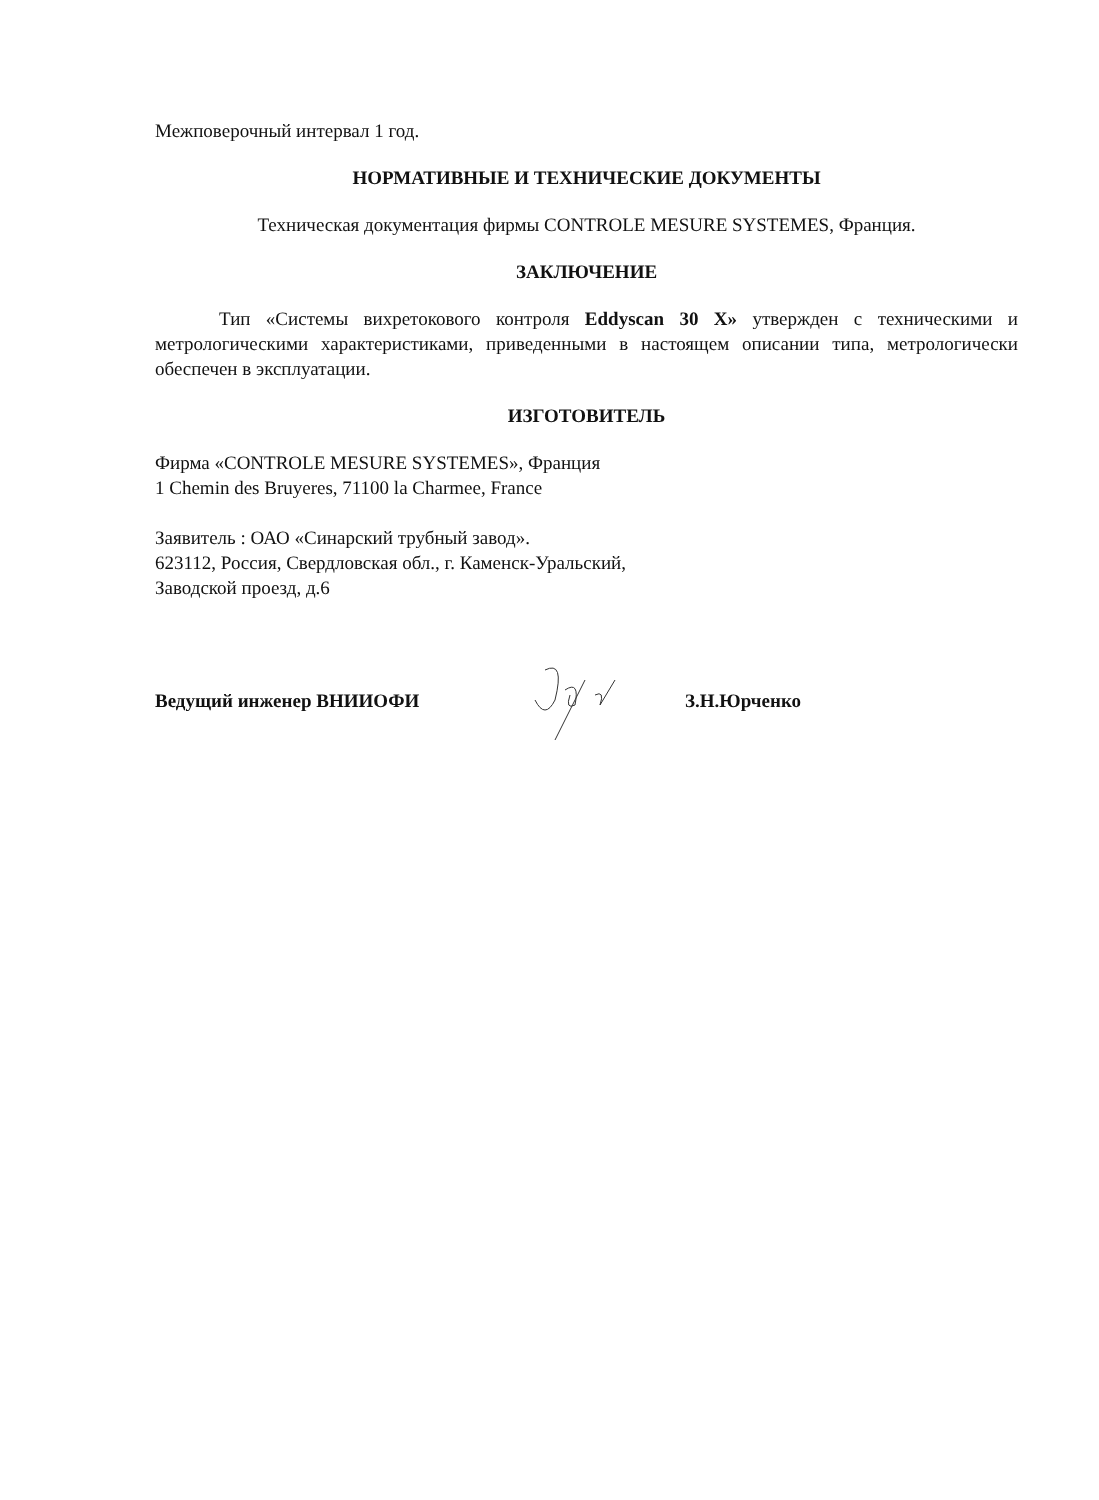Межповерочный интервал 1 год.
НОРМАТИВНЫЕ И ТЕХНИЧЕСКИЕ ДОКУМЕНТЫ
Техническая документация фирмы CONTROLE MESURE SYSTEMES, Франция.
ЗАКЛЮЧЕНИЕ
Тип «Системы вихретокового контроля Eddyscan 30 X» утвержден с техническими и метрологическими характеристиками, приведенными в настоящем описании типа, метрологически обеспечен в эксплуатации.
ИЗГОТОВИТЕЛЬ
Фирма «CONTROLE MESURE SYSTEMES», Франция
1 Chemin des Bruyeres, 71100 la Charmee, France
Заявитель : ОАО «Синарский трубный завод».
623112, Россия, Свердловская обл., г. Каменск-Уральский,
Заводской проезд, д.6
Ведущий инженер ВНИИОФИ З.Н.Юрченко